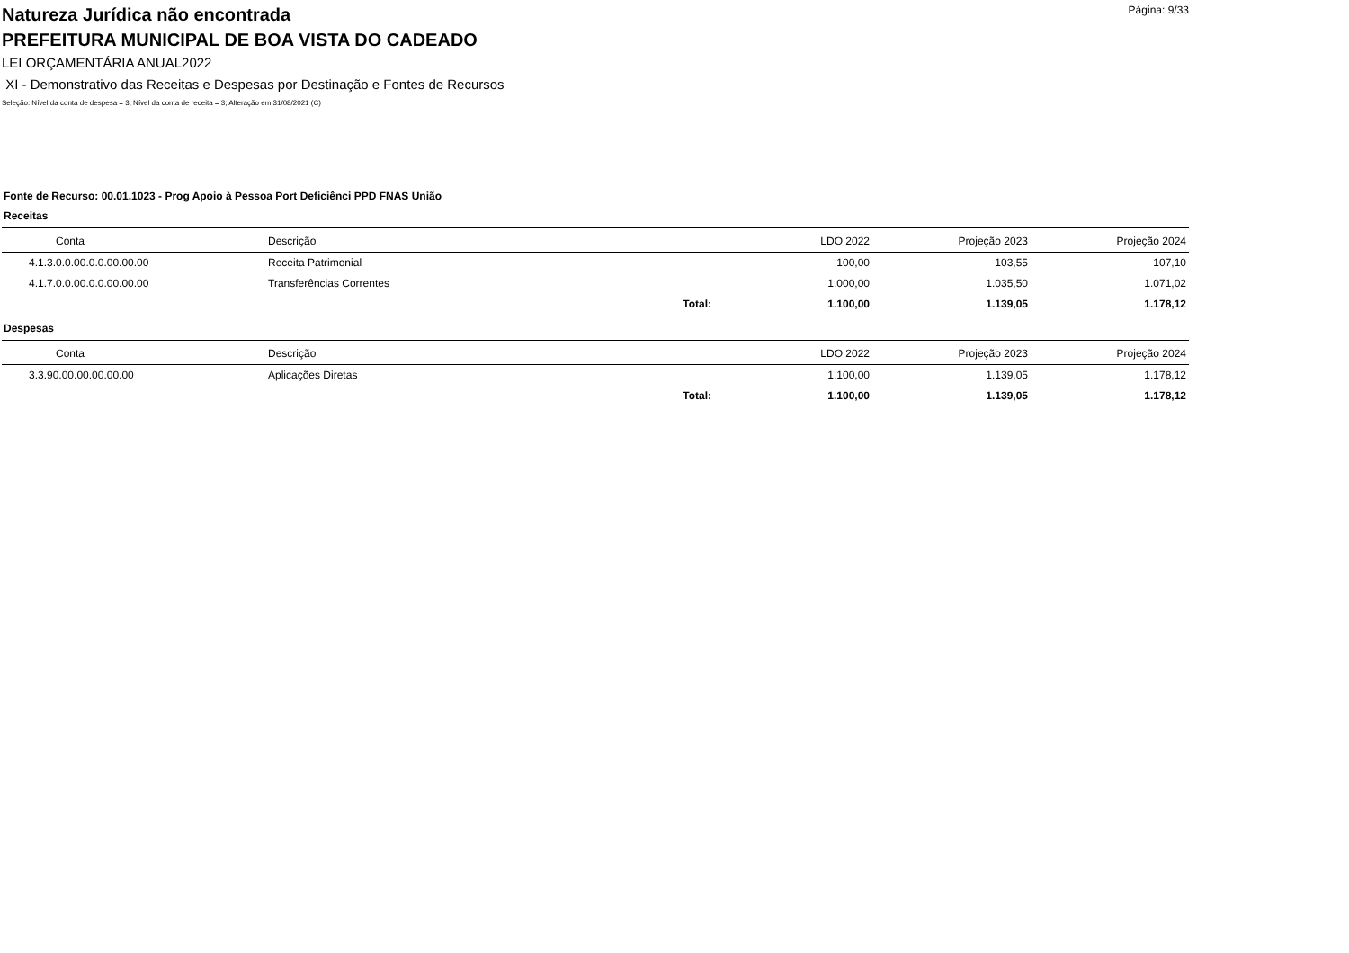Página: 9/33
Natureza Jurídica não encontrada
PREFEITURA MUNICIPAL DE BOA VISTA DO CADEADO
LEI ORÇAMENTÁRIA ANUAL2022
XI - Demonstrativo das Receitas e Despesas por Destinação e Fontes de Recursos
Seleção: Nível da conta de despesa = 3; Nível da conta de receita = 3; Alteração em 31/08/2021 (C)
Fonte de Recurso: 00.01.1023 - Prog Apoio à Pessoa Port Deficiênci PPD FNAS União
Receitas
| Conta | Descrição | | LDO 2022 | Projeção 2023 | Projeção 2024 |
| --- | --- | --- | --- | --- | --- |
| 4.1.3.0.0.00.0.0.00.00.00 | Receita Patrimonial | | 100,00 | 103,55 | 107,10 |
| 4.1.7.0.0.00.0.0.00.00.00 | Transferências Correntes | | 1.000,00 | 1.035,50 | 1.071,02 |
| | | Total: | 1.100,00 | 1.139,05 | 1.178,12 |
Despesas
| Conta | Descrição | | LDO 2022 | Projeção 2023 | Projeção 2024 |
| --- | --- | --- | --- | --- | --- |
| 3.3.90.00.00.00.00.00 | Aplicações Diretas | | 1.100,00 | 1.139,05 | 1.178,12 |
| | | Total: | 1.100,00 | 1.139,05 | 1.178,12 |